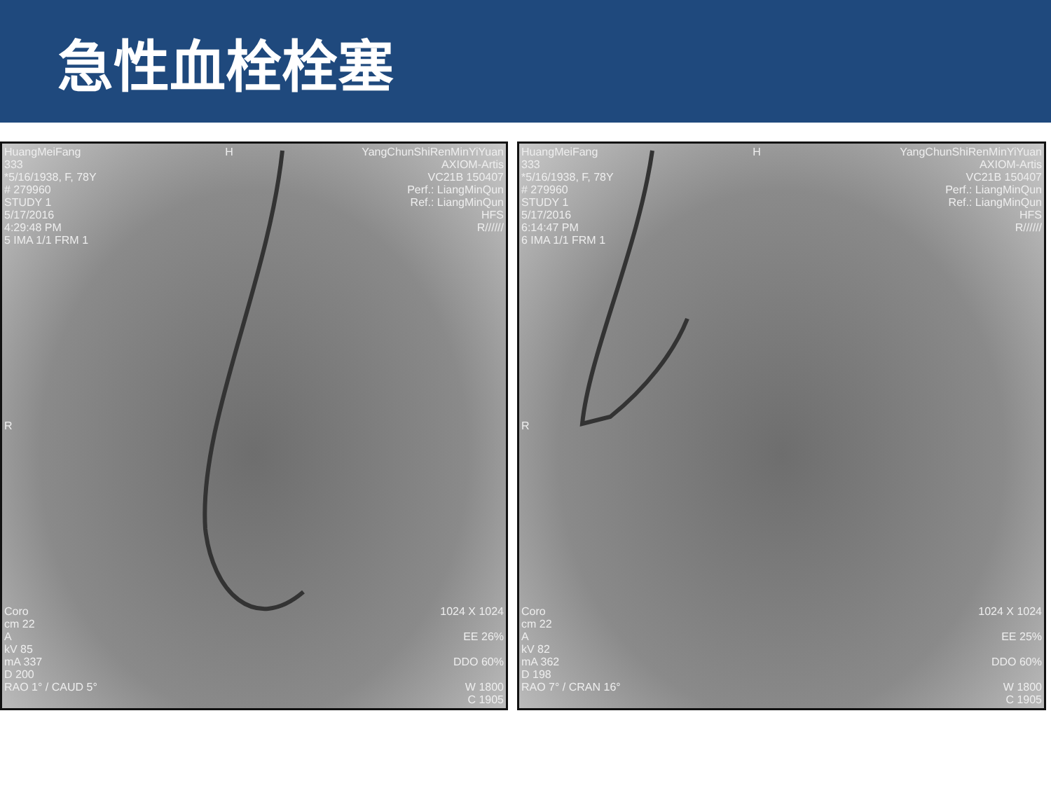急性血栓栓塞
HuangMeiFang
333
*5/16/1938, F, 78Y
# 279960
STUDY 1
5/17/2016
4:29:48 PM
5 IMA 1/1 FRM 1
H YangChunShiRenMinYiYuan
AXIOM-Artis
VC21B 150407
Perf.: LiangMinQun
Ref.: LiangMinQun
HFS
R//////
R
Coro
cm 22
A
kV 85
mA 337
D 200
RAO 1° / CAUD 5°
1024 X 1024
EE 26%
DDO 60%
W 1800
C 1905
HuangMeiFang
333
*5/16/1938, F, 78Y
# 279960
STUDY 1
5/17/2016
6:14:47 PM
6 IMA 1/1 FRM 1
H YangChunShiRenMinYiYuan
AXIOM-Artis
VC21B 150407
Perf.: LiangMinQun
Ref.: LiangMinQun
HFS
R//////
R
Coro
cm 22
A
kV 82
mA 362
D 198
RAO 7° / CRAN 16°
1024 X 1024
EE 25%
DDO 60%
W 1800
C 1905